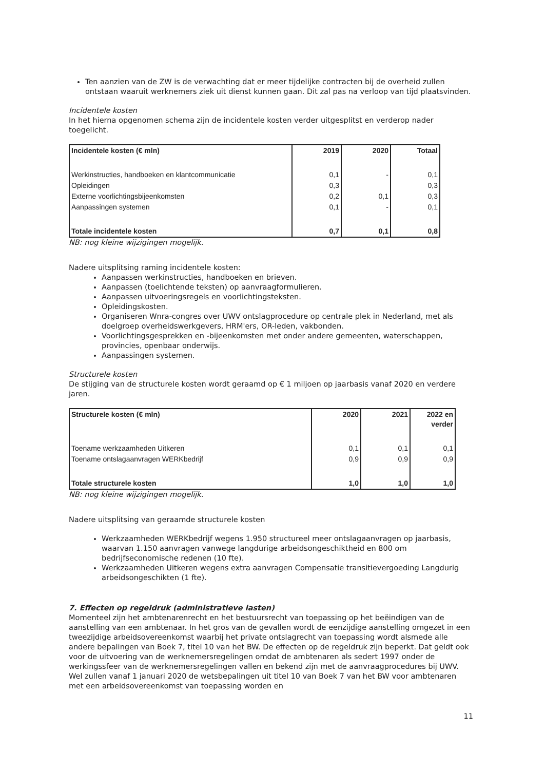Ten aanzien van de ZW is de verwachting dat er meer tijdelijke contracten bij de overheid zullen ontstaan waaruit werknemers ziek uit dienst kunnen gaan. Dit zal pas na verloop van tijd plaatsvinden.
Incidentele kosten
In het hierna opgenomen schema zijn de incidentele kosten verder uitgesplitst en verderop nader toegelicht.
| Incidentele kosten (€ mln) | 2019 | 2020 | Totaal |
| --- | --- | --- | --- |
| Werkinstructies, handboeken en klantcommunicatie | 0,1 | - | 0,1 |
| Opleidingen | 0,3 | | 0,3 |
| Externe voorlichtingsbijeenkomsten | 0,2 | 0,1 | 0,3 |
| Aanpassingen systemen | 0,1 | - | 0,1 |
| Totale incidentele kosten | 0,7 | 0,1 | 0,8 |
NB: nog kleine wijzigingen mogelijk.
Nadere uitsplitsing raming incidentele kosten:
Aanpassen werkinstructies, handboeken en brieven.
Aanpassen (toelichtende teksten) op aanvraagformulieren.
Aanpassen uitvoeringsregels en voorlichtingsteksten.
Opleidingskosten.
Organiseren Wnra-congres over UWV ontslagprocedure op centrale plek in Nederland, met als doelgroep overheidswerkgevers, HRM'ers, OR-leden, vakbonden.
Voorlichtingsgesprekken en -bijeenkomsten met onder andere gemeenten, waterschappen, provincies, openbaar onderwijs.
Aanpassingen systemen.
Structurele kosten
De stijging van de structurele kosten wordt geraamd op € 1 miljoen op jaarbasis vanaf 2020 en verdere jaren.
| Structurele kosten (€ mln) | 2020 | 2021 | 2022 en verder |
| --- | --- | --- | --- |
| Toename werkzaamheden Uitkeren | 0,1 | 0,1 | 0,1 |
| Toename ontslagaanvragen WERKbedrijf | 0,9 | 0,9 | 0,9 |
| Totale structurele kosten | 1,0 | 1,0 | 1,0 |
NB: nog kleine wijzigingen mogelijk.
Nadere uitsplitsing van geraamde structurele kosten
Werkzaamheden WERKbedrijf wegens 1.950 structureel meer ontslagaanvragen op jaarbasis, waarvan 1.150 aanvragen vanwege langdurige arbeidsongeschiktheid en 800 om bedrijfseconomische redenen (10 fte).
Werkzaamheden Uitkeren wegens extra aanvragen Compensatie transitievergoeding Langdurig arbeidsongeschikten (1 fte).
7. Effecten op regeldruk (administratieve lasten)
Momenteel zijn het ambtenarenrecht en het bestuursrecht van toepassing op het beëindigen van de aanstelling van een ambtenaar. In het gros van de gevallen wordt de eenzijdige aanstelling omgezet in een tweezijdige arbeidsovereenkomst waarbij het private ontslagrecht van toepassing wordt alsmede alle andere bepalingen van Boek 7, titel 10 van het BW. De effecten op de regeldruk zijn beperkt. Dat geldt ook voor de uitvoering van de werknemersregelingen omdat de ambtenaren als sedert 1997 onder de werkingssfeer van de werknemersregelingen vallen en bekend zijn met de aanvraagprocedures bij UWV. Wel zullen vanaf 1 januari 2020 de wetsbepalingen uit titel 10 van Boek 7 van het BW voor ambtenaren met een arbeidsovereenkomst van toepassing worden en
11